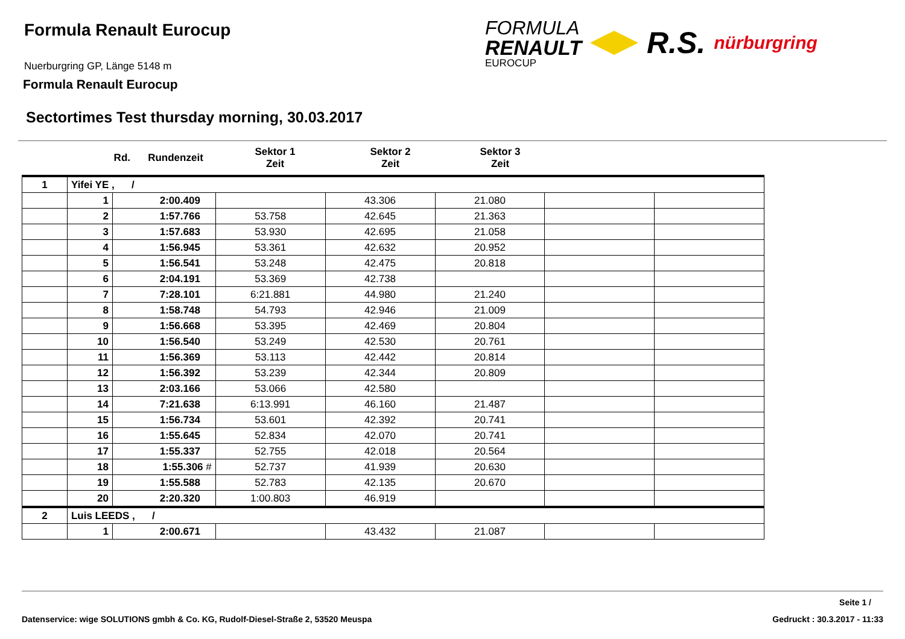Formula Renault Eurocup
Nuerburgring GP, Länge 5148 m
Formula Renault Eurocup
FORMULA
RENAULT
EUROCUP
R.S.
nürburgring
Sectortimes Test thursday morning, 30.03.2017
| Rd. | Rundenzeit | Sektor 1 Zeit | Sektor 2 Zeit | Sektor 3 Zeit |
| --- | --- | --- | --- | --- |
| 1 | Yifei YE , / | | | | | | |
| | 1 | 2:00.409 | | 43.306 | 21.080 | | |
| | 2 | 1:57.766 | 53.758 | 42.645 | 21.363 | | |
| | 3 | 1:57.683 | 53.930 | 42.695 | 21.058 | | |
| | 4 | 1:56.945 | 53.361 | 42.632 | 20.952 | | |
| | 5 | 1:56.541 | 53.248 | 42.475 | 20.818 | | |
| | 6 | 2:04.191 | 53.369 | 42.738 | | | |
| | 7 | 7:28.101 | 6:21.881 | 44.980 | 21.240 | | |
| | 8 | 1:58.748 | 54.793 | 42.946 | 21.009 | | |
| | 9 | 1:56.668 | 53.395 | 42.469 | 20.804 | | |
| | 10 | 1:56.540 | 53.249 | 42.530 | 20.761 | | |
| | 11 | 1:56.369 | 53.113 | 42.442 | 20.814 | | |
| | 12 | 1:56.392 | 53.239 | 42.344 | 20.809 | | |
| | 13 | 2:03.166 | 53.066 | 42.580 | | | |
| | 14 | 7:21.638 | 6:13.991 | 46.160 | 21.487 | | |
| | 15 | 1:56.734 | 53.601 | 42.392 | 20.741 | | |
| | 16 | 1:55.645 | 52.834 | 42.070 | 20.741 | | |
| | 17 | 1:55.337 | 52.755 | 42.018 | 20.564 | | |
| | 18 | 1:55.306 # | 52.737 | 41.939 | 20.630 | | |
| | 19 | 1:55.588 | 52.783 | 42.135 | 20.670 | | |
| | 20 | 2:20.320 | 1:00.803 | 46.919 | | | |
| 2 | Luis LEEDS , / | | | | | | |
| | 1 | 2:00.671 | | 43.432 | 21.087 | | |
Seite 1 /
Datenservice: wige SOLUTIONS gmbh & Co. KG, Rudolf-Diesel-Straße 2, 53520 Meuspa Gedruckt : 30.3.2017 - 11:33